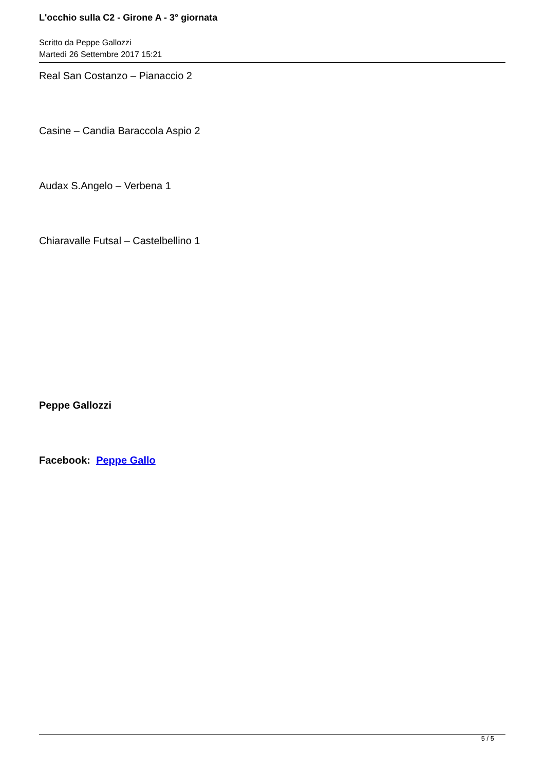L'occhio sulla C2 - Girone A - 3° giornata
Scritto da Peppe Gallozzi
Martedì 26 Settembre 2017 15:21
Real San Costanzo – Pianaccio 2
Casine – Candia Baraccola Aspio 2
Audax S.Angelo – Verbena 1
Chiaravalle Futsal – Castelbellino 1
Peppe Gallozzi
Facebook: Peppe Gallo
5 / 5